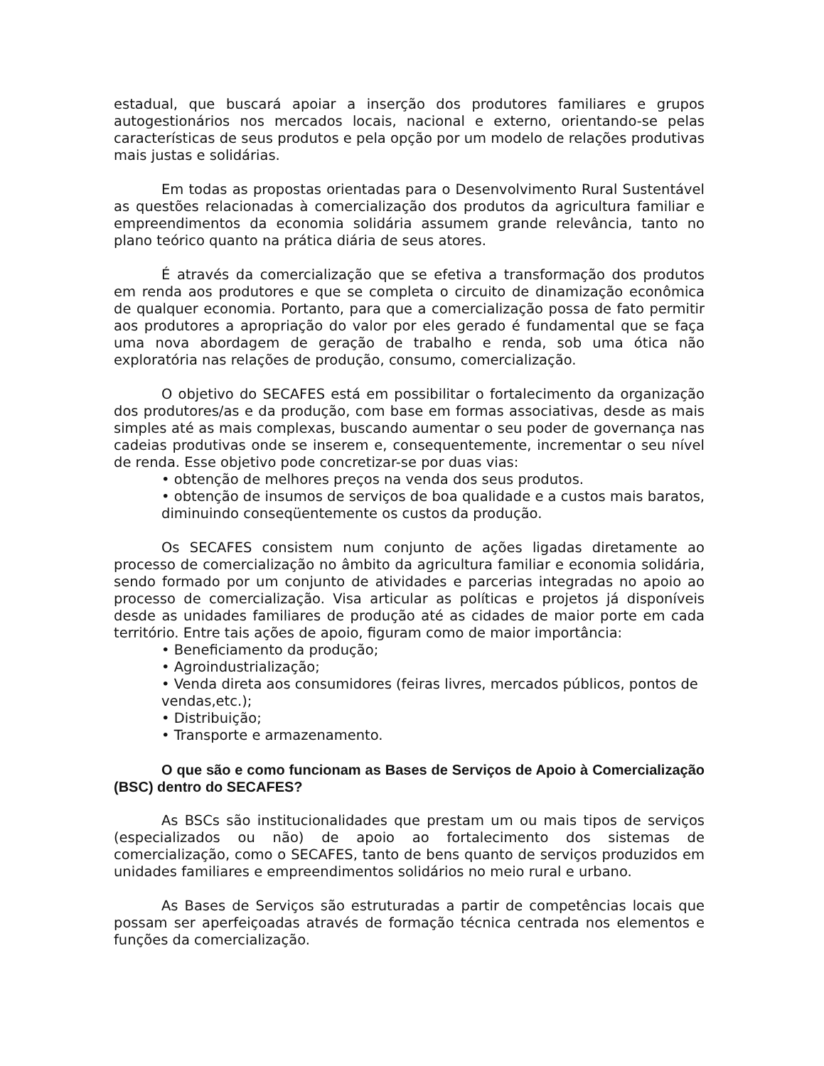estadual, que buscará apoiar a inserção dos produtores familiares e grupos autogestionários nos mercados locais, nacional e externo, orientando-se pelas características de seus produtos e pela opção por um modelo de relações produtivas mais justas e solidárias.
Em todas as propostas orientadas para o Desenvolvimento Rural Sustentável as questões relacionadas à comercialização dos produtos da agricultura familiar e empreendimentos da economia solidária assumem grande relevância, tanto no plano teórico quanto na prática diária de seus atores.
É através da comercialização que se efetiva a transformação dos produtos em renda aos produtores e que se completa o circuito de dinamização econômica de qualquer economia. Portanto, para que a comercialização possa de fato permitir aos produtores a apropriação do valor por eles gerado é fundamental que se faça uma nova abordagem de geração de trabalho e renda, sob uma ótica não exploratória nas relações de produção, consumo, comercialização.
O objetivo do SECAFES está em possibilitar o fortalecimento da organização dos produtores/as e da produção, com base em formas associativas, desde as mais simples até as mais complexas, buscando aumentar o seu poder de governança nas cadeias produtivas onde se inserem e, consequentemente, incrementar o seu nível de renda. Esse objetivo pode concretizar-se por duas vias:
• obtenção de melhores preços na venda dos seus produtos.
• obtenção de insumos de serviços de boa qualidade e a custos mais baratos, diminuindo conseqüentemente os custos da produção.
Os SECAFES consistem num conjunto de ações ligadas diretamente ao processo de comercialização no âmbito da agricultura familiar e economia solidária, sendo formado por um conjunto de atividades e parcerias integradas no apoio ao processo de comercialização. Visa articular as políticas e projetos já disponíveis desde as unidades familiares de produção até as cidades de maior porte em cada território. Entre tais ações de apoio, figuram como de maior importância:
• Beneficiamento da produção;
• Agroindustrialização;
• Venda direta aos consumidores (feiras livres, mercados públicos, pontos de vendas,etc.);
• Distribuição;
• Transporte e armazenamento.
O que são e como funcionam as Bases de Serviços de Apoio à Comercialização (BSC) dentro do SECAFES?
As BSCs são institucionalidades que prestam um ou mais tipos de serviços (especializados ou não) de apoio ao fortalecimento dos sistemas de comercialização, como o SECAFES, tanto de bens quanto de serviços produzidos em unidades familiares e empreendimentos solidários no meio rural e urbano.
As Bases de Serviços são estruturadas a partir de competências locais que possam ser aperfeiçoadas através de formação técnica centrada nos elementos e funções da comercialização.